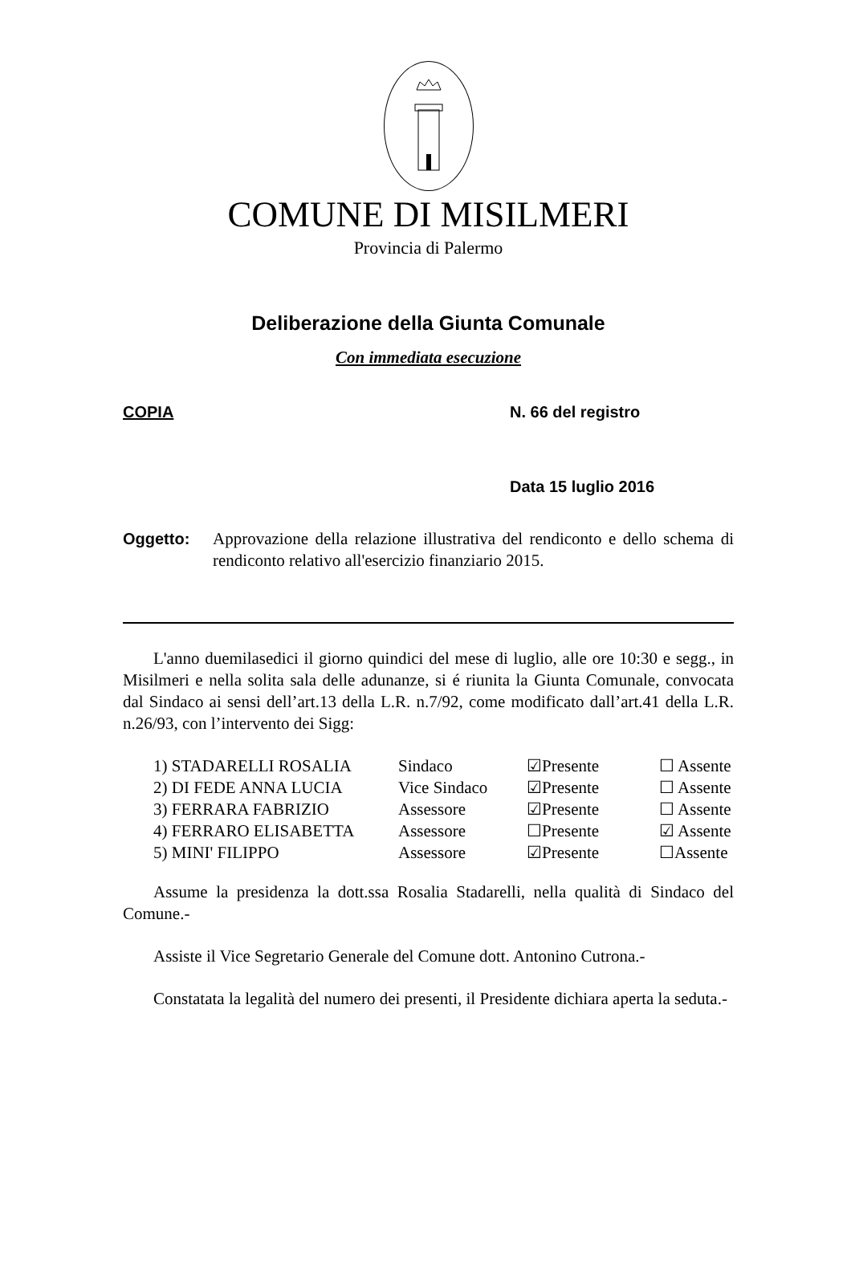COMUNE DI MISILMERI
Provincia di Palermo
Deliberazione della Giunta Comunale
Con immediata esecuzione
COPIA N. 66 del registro
Data 15 luglio 2016
Oggetto: Approvazione della relazione illustrativa del rendiconto e dello schema di rendiconto relativo all'esercizio finanziario 2015.
L'anno duemilasedici il giorno quindici del mese di luglio, alle ore 10:30 e segg., in Misilmeri e nella solita sala delle adunanze, si é riunita la Giunta Comunale, convocata dal Sindaco ai sensi dell’art.13 della L.R. n.7/92, come modificato dall’art.41 della L.R. n.26/93, con l’intervento dei Sigg:
| 1) STADARELLI ROSALIA | Sindaco | ☑Presente | ☐ Assente |
| 2) DI FEDE ANNA LUCIA | Vice Sindaco | ☑Presente | ☐ Assente |
| 3) FERRARA FABRIZIO | Assessore | ☑Presente | ☐ Assente |
| 4) FERRARO ELISABETTA | Assessore | ☐Presente | ☑ Assente |
| 5) MINI' FILIPPO | Assessore | ☑Presente | ☐Assente |
Assume la presidenza la dott.ssa Rosalia Stadarelli, nella qualità di Sindaco del Comune.-
Assiste il Vice Segretario Generale del Comune dott. Antonino Cutrona.-
Constatata la legalità del numero dei presenti, il Presidente dichiara aperta la seduta.-